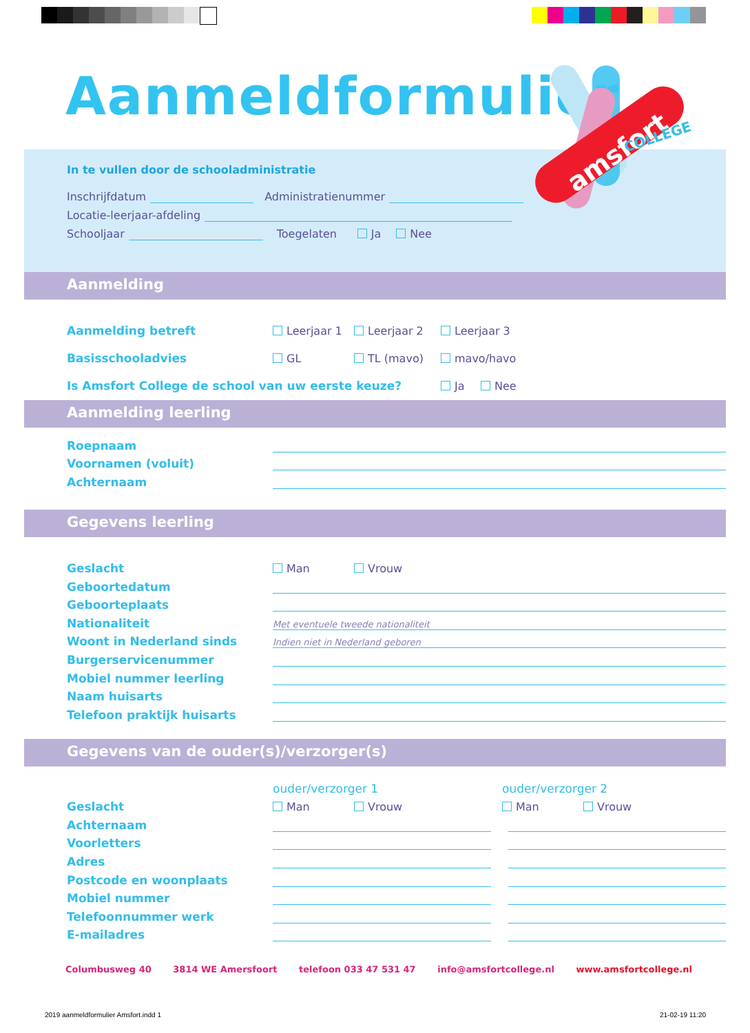Aanmeldformulier
In te vullen door de schooladministratie
Inschrijfdatum Administratienummer
Locatie-leerjaar-afdeling
Schooljaar Toegelaten Ja Nee
amsfort
COLLEGE
Aanmelding
Aanmelding betreft Leerjaar 1 Leerjaar 2 Leerjaar 3
Basisschooladvies GL TL (mavo) mavo/havo
Is Amsfort College de school van uw eerste keuze? Ja Nee
Aanmelding leerling
Roepnaam
Voornamen (voluit)
Achternaam
Gegevens leerling
Geslacht Man Vrouw
Geboortedatum
Geboorteplaats
Nationaliteit Met eventuele tweede nationaliteit
Woont in Nederland sinds Indien niet in Nederland geboren
Burgerservicenummer
Mobiel nummer leerling
Naam huisarts
Telefoon praktijk huisarts
Gegevens van de ouder(s)/verzorger(s)
ouder/verzorger 1 ouder/verzorger 2
Geslacht Man Vrouw Man Vrouw
Achternaam
Voorletters
Adres
Postcode en woonplaats
Mobiel nummer
Telefoonnummer werk
E-mailadres
Columbusweg 40 3814 WE Amersfoort telefoon 033 47 531 47 info@amsfortcollege.nl www.amsfortcollege.nl
2019 aanmeldformulier Amsfort.indd 1
21-02-19 11:20